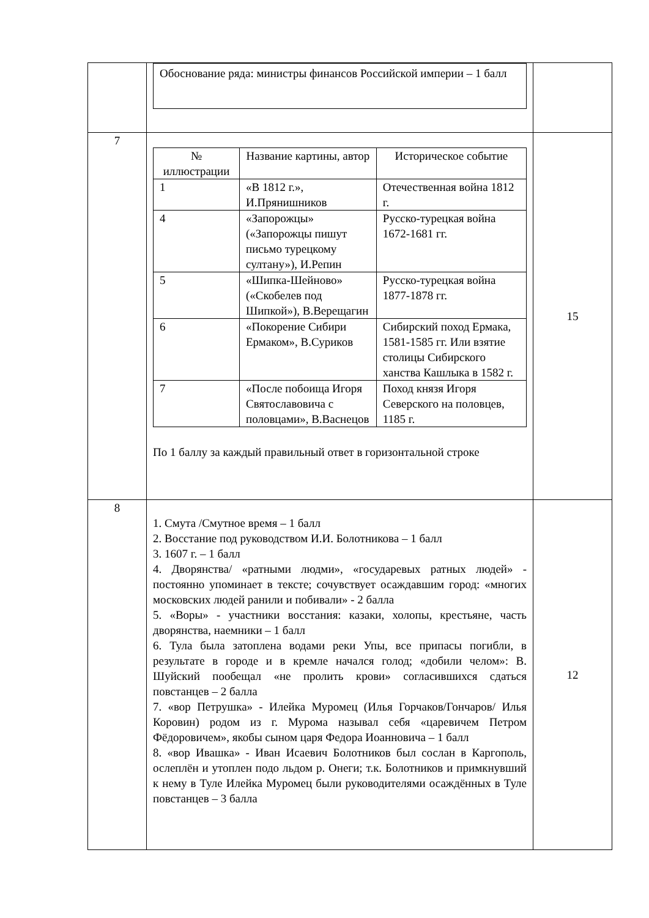| | Обоснование ряда: министры финансов Российской империи – 1 балл | |
| 7 | / № иллюстрации / Название картины, автор / Историческое событие / / 1 / «В 1812 г.», И.Прянишников / Отечественная война 1812 г. / / 4 / «Запорожцы» («Запорожцы пишут письмо турецкому султану»), И.Репин / Русско-турецкая война 1672-1681 гг. / / 5 / «Шипка-Шейново» («Скобелев под Шипкой»), В.Верещагин / Русско-турецкая война 1877-1878 гг. / / 6 / «Покорение Сибири Ермаком», В.Суриков / Сибирский поход Ермака, 1581-1585 гг. Или взятие столицы Сибирского ханства Кашлыка в 1582 г. / / 7 / «После побоища Игоря Святославовича с половцами», В.Васнецов / Поход князя Игоря Северского на половцев, 1185 г. / По 1 баллу за каждый правильный ответ в горизонтальной строке | 15 |
| 8 | 1. Смута /Смутное время – 1 балл 2. Восстание под руководством И.И. Болотникова – 1 балл 3. 1607 г. – 1 балл 4. Дворянства/ «ратными людми», «государевых ратных людей» - постоянно упоминает в тексте; сочувствует осаждавшим город: «многих московских людей ранили и побивали» - 2 балла 5. «Воры» - участники восстания: казаки, холопы, крестьяне, часть дворянства, наемники – 1 балл 6. Тула была затоплена водами реки Упы, все припасы погибли, в результате в городе и в кремле начался голод; «добили челом»: В. Шуйский пообещал «не пролить крови» согласившихся сдаться повстанцев – 2 балла 7. «вор Петрушка» - Илейка Муромец (Илья Горчаков/Гончаров/ Илья Коровин) родом из г. Мурома называл себя «царевичем Петром Фёдоровичем», якобы сыном царя Федора Иоанновича – 1 балл 8. «вор Ивашка» - Иван Исаевич Болотников был сослан в Каргополь, ослеплён и утоплен подо льдом р. Онеги; т.к. Болотников и примкнувший к нему в Туле Илейка Муромец были руководителями осаждённых в Туле повстанцев – 3 балла | 12 |